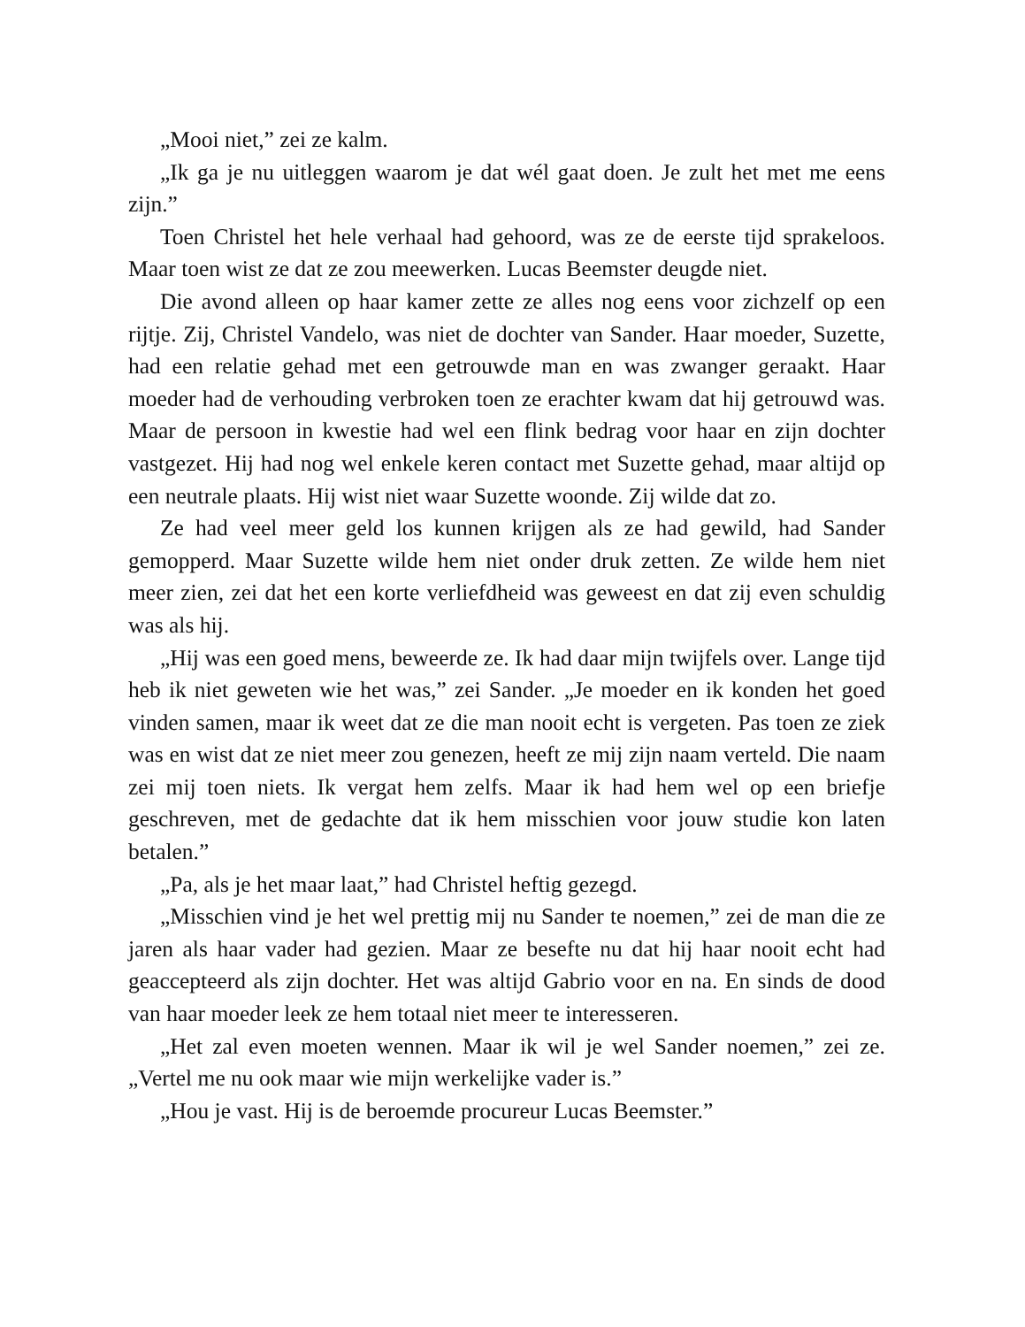„Mooi niet,” zei ze kalm.
„Ik ga je nu uitleggen waarom je dat wél gaat doen. Je zult het met me eens zijn.”
Toen Christel het hele verhaal had gehoord, was ze de eerste tijd sprakeloos. Maar toen wist ze dat ze zou meewerken. Lucas Beemster deugde niet.
Die avond alleen op haar kamer zette ze alles nog eens voor zichzelf op een rijtje. Zij, Christel Vandelo, was niet de dochter van Sander. Haar moeder, Suzette, had een relatie gehad met een getrouwde man en was zwanger geraakt. Haar moeder had de verhouding verbroken toen ze erachter kwam dat hij getrouwd was. Maar de persoon in kwestie had wel een flink bedrag voor haar en zijn dochter vastgezet. Hij had nog wel enkele keren contact met Suzette gehad, maar altijd op een neutrale plaats. Hij wist niet waar Suzette woonde. Zij wilde dat zo.
Ze had veel meer geld los kunnen krijgen als ze had gewild, had Sander gemopperd. Maar Suzette wilde hem niet onder druk zetten. Ze wilde hem niet meer zien, zei dat het een korte verliefdheid was geweest en dat zij even schuldig was als hij.
„Hij was een goed mens, beweerde ze. Ik had daar mijn twijfels over. Lange tijd heb ik niet geweten wie het was,” zei Sander. „Je moeder en ik konden het goed vinden samen, maar ik weet dat ze die man nooit echt is vergeten. Pas toen ze ziek was en wist dat ze niet meer zou genezen, heeft ze mij zijn naam verteld. Die naam zei mij toen niets. Ik vergat hem zelfs. Maar ik had hem wel op een briefje geschreven, met de gedachte dat ik hem misschien voor jouw studie kon laten betalen.”
„Pa, als je het maar laat,” had Christel heftig gezegd.
„Misschien vind je het wel prettig mij nu Sander te noemen,” zei de man die ze jaren als haar vader had gezien. Maar ze besefte nu dat hij haar nooit echt had geaccepteerd als zijn dochter. Het was altijd Gabrio voor en na. En sinds de dood van haar moeder leek ze hem totaal niet meer te interesseren.
„Het zal even moeten wennen. Maar ik wil je wel Sander noemen,” zei ze. „Vertel me nu ook maar wie mijn werkelijke vader is.”
„Hou je vast. Hij is de beroemde procureur Lucas Beemster.”